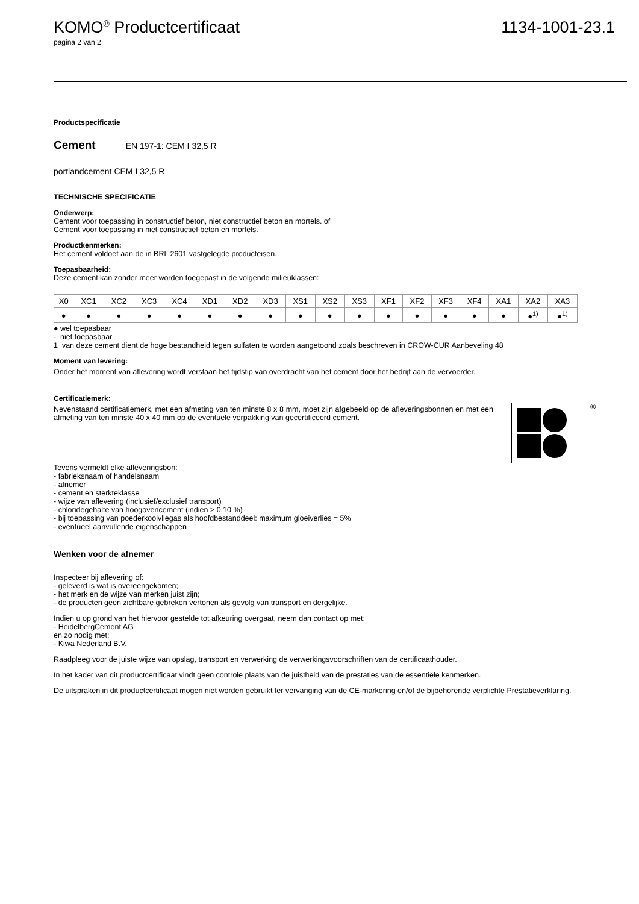KOMO<sup>®</sup> Productcertificaat 1134-1001-23.1
pagina 2 van 2
Productspecificatie
Cement EN 197-1: CEM I 32,5 R
portlandcement CEM I 32,5 R
TECHNISCHE SPECIFICATIE
Onderwerp:
Cement voor toepassing in constructief beton, niet constructief beton en mortels. of
Cement voor toepassing in niet constructief beton en mortels.
Productkenmerken:
Het cement voldoet aan de in BRL 2601 vastgelegde producteisen.
Toepasbaarheid:
Deze cement kan zonder meer worden toegepast in de volgende milieuklassen:
| X0 | XC1 | XC2 | XC3 | XC4 | XD1 | XD2 | XD3 | XS1 | XS2 | XS3 | XF1 | XF2 | XF3 | XF4 | XA1 | XA2 | XA3 |
| ● | ● | ● | ● | ● | ● | ● | ● | ● | ● | ● | ● | ● | ● | ● | ● | ●<sup>1)</sup> | ●<sup>1)</sup> |
● wel toepasbaar
- niet toepasbaar
1 van deze cement dient de hoge bestandheid tegen sulfaten te worden aangetoond zoals beschreven in CROW-CUR Aanbeveling 48
Moment van levering:
Onder het moment van aflevering wordt verstaan het tijdstip van overdracht van het cement door het bedrijf aan de vervoerder.
Certificatiemerk:
Nevenstaand certificatiemerk, met een afmeting van ten minste 8 x 8 mm, moet zijn afgebeeld op de afleveringsbonnen en met een afmeting van ten minste 40 x 40 mm op de eventuele verpakking van gecertificeerd cement.
®
Tevens vermeldt elke afleveringsbon:
- fabrieksnaam of handelsnaam
- afnemer
- cement en sterkteklasse
- wijze van aflevering (inclusief/exclusief transport)
- chloridegehalte van hoogovencement (indien > 0,10 %)
- bij toepassing van poederkoolvliegas als hoofdbestanddeel: maximum gloeiverlies = 5%
- eventueel aanvullende eigenschappen
Wenken voor de afnemer
Inspecteer bij aflevering of:
- geleverd is wat is overeengekomen;
- het merk en de wijze van merken juist zijn;
- de producten geen zichtbare gebreken vertonen als gevolg van transport en dergelijke.
Indien u op grond van het hiervoor gestelde tot afkeuring overgaat, neem dan contact op met:
- HeidelbergCement AG
en zo nodig met:
- Kiwa Nederland B.V.
Raadpleeg voor de juiste wijze van opslag, transport en verwerking de verwerkingsvoorschriften van de certificaathouder.
In het kader van dit productcertificaat vindt geen controle plaats van de juistheid van de prestaties van de essentiële kenmerken.
De uitspraken in dit productcertificaat mogen niet worden gebruikt ter vervanging van de CE-markering en/of de bijbehorende verplichte Prestatieverklaring.